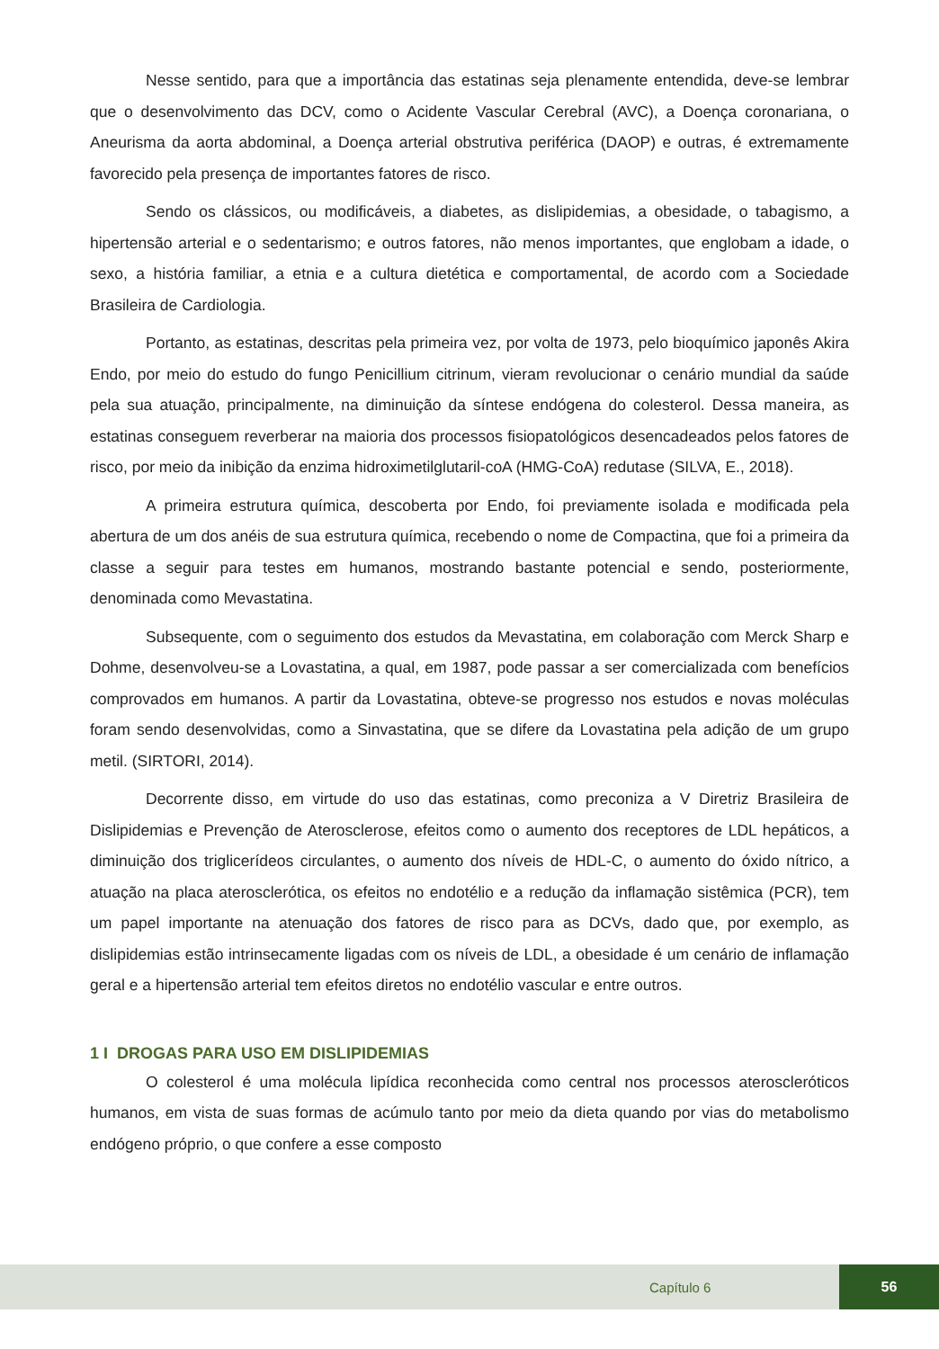Nesse sentido, para que a importância das estatinas seja plenamente entendida, deve-se lembrar que o desenvolvimento das DCV, como o Acidente Vascular Cerebral (AVC), a Doença coronariana, o Aneurisma da aorta abdominal, a Doença arterial obstrutiva periférica (DAOP) e outras, é extremamente favorecido pela presença de importantes fatores de risco.
Sendo os clássicos, ou modificáveis, a diabetes, as dislipidemias, a obesidade, o tabagismo, a hipertensão arterial e o sedentarismo; e outros fatores, não menos importantes, que englobam a idade, o sexo, a história familiar, a etnia e a cultura dietética e comportamental, de acordo com a Sociedade Brasileira de Cardiologia.
Portanto, as estatinas, descritas pela primeira vez, por volta de 1973, pelo bioquímico japonês Akira Endo, por meio do estudo do fungo Penicillium citrinum, vieram revolucionar o cenário mundial da saúde pela sua atuação, principalmente, na diminuição da síntese endógena do colesterol. Dessa maneira, as estatinas conseguem reverberar na maioria dos processos fisiopatológicos desencadeados pelos fatores de risco, por meio da inibição da enzima hidroximetilglutaril-coA (HMG-CoA) redutase (SILVA, E., 2018).
A primeira estrutura química, descoberta por Endo, foi previamente isolada e modificada pela abertura de um dos anéis de sua estrutura química, recebendo o nome de Compactina, que foi a primeira da classe a seguir para testes em humanos, mostrando bastante potencial e sendo, posteriormente, denominada como Mevastatina.
Subsequente, com o seguimento dos estudos da Mevastatina, em colaboração com Merck Sharp e Dohme, desenvolveu-se a Lovastatina, a qual, em 1987, pode passar a ser comercializada com benefícios comprovados em humanos. A partir da Lovastatina, obteve-se progresso nos estudos e novas moléculas foram sendo desenvolvidas, como a Sinvastatina, que se difere da Lovastatina pela adição de um grupo metil. (SIRTORI, 2014).
Decorrente disso, em virtude do uso das estatinas, como preconiza a V Diretriz Brasileira de Dislipidemias e Prevenção de Aterosclerose, efeitos como o aumento dos receptores de LDL hepáticos, a diminuição dos triglicerídeos circulantes, o aumento dos níveis de HDL-C, o aumento do óxido nítrico, a atuação na placa aterosclerótica, os efeitos no endotélio e a redução da inflamação sistêmica (PCR), tem um papel importante na atenuação dos fatores de risco para as DCVs, dado que, por exemplo, as dislipidemias estão intrinsecamente ligadas com os níveis de LDL, a obesidade é um cenário de inflamação geral e a hipertensão arterial tem efeitos diretos no endotélio vascular e entre outros.
1 I DROGAS PARA USO EM DISLIPIDEMIAS
O colesterol é uma molécula lipídica reconhecida como central nos processos ateroscleróticos humanos, em vista de suas formas de acúmulo tanto por meio da dieta quando por vias do metabolismo endógeno próprio, o que confere a esse composto
Capítulo 6 56